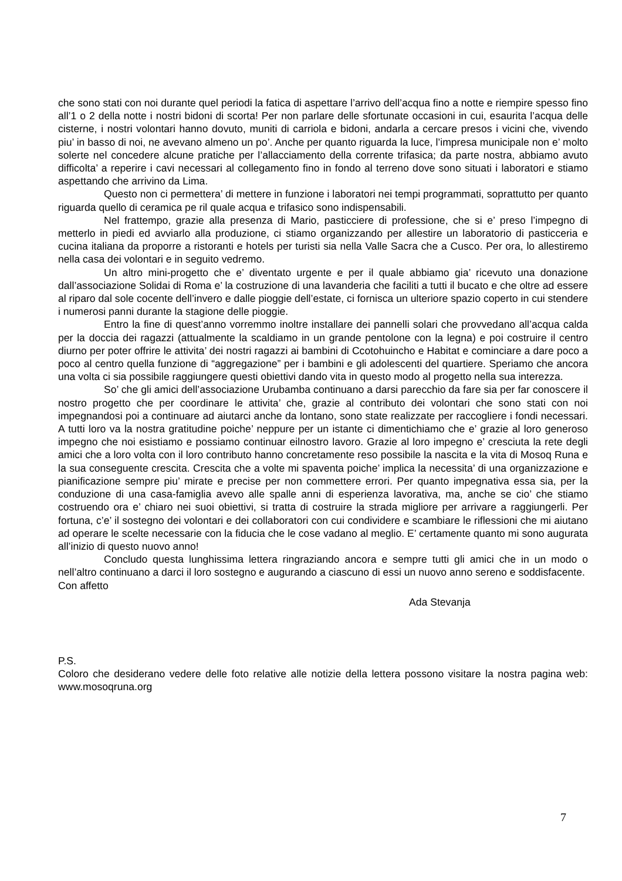che sono stati con noi durante quel periodi la fatica di aspettare l’arrivo dell’acqua fino a notte e riempire spesso fino all’1 o 2 della notte i nostri bidoni di scorta! Per non parlare delle sfortunate occasioni in cui, esaurita l’acqua delle cisterne, i nostri volontari hanno dovuto, muniti di carriola e bidoni, andarla a cercare presos i vicini che, vivendo piu’ in basso di noi, ne avevano almeno un po’. Anche per quanto riguarda la luce, l’impresa municipale non e’ molto solerte nel concedere alcune pratiche per l’allacciamento della corrente trifasica; da parte nostra, abbiamo avuto difficolta’ a reperire i cavi necessari al collegamento fino in fondo al terreno dove sono situati i laboratori e stiamo aspettando che arrivino da Lima.
Questo non ci permettera’ di mettere in funzione i laboratori nei tempi programmati, soprattutto per quanto riguarda quello di ceramica pe ril quale acqua e trifasico sono indispensabili.
Nel frattempo, grazie alla presenza di Mario, pasticciere di professione, che si e’ preso l’impegno di metterlo in piedi ed avviarlo alla produzione, ci stiamo organizzando per allestire un laboratorio di pasticceria e cucina italiana da proporre a ristoranti e hotels per turisti sia nella Valle Sacra che a Cusco. Per ora, lo allestiremo nella casa dei volontari e in seguito vedremo.
Un altro mini-progetto che e’ diventato urgente e per il quale abbiamo gia’ ricevuto una donazione dall’associazione Solidai di Roma e’ la costruzione di una lavanderia che faciliti a tutti il bucato e che oltre ad essere al riparo dal sole cocente dell’invero e dalle pioggie dell’estate, ci fornisca un ulteriore spazio coperto in cui stendere i numerosi panni durante la stagione delle pioggie.
Entro la fine di quest’anno vorremmo inoltre installare dei pannelli solari che provvedano all’acqua calda per la doccia dei ragazzi (attualmente la scaldiamo in un grande pentolone con la legna) e poi costruire il centro diurno per poter offrire le attivita’ dei nostri ragazzi ai bambini di Ccotohuincho e Habitat e cominciare a dare poco a poco al centro quella funzione di “aggregazione” per i bambini e gli adolescenti del quartiere. Speriamo che ancora una volta ci sia possibile raggiungere questi obiettivi dando vita in questo modo al progetto nella sua interezza.
So’ che gli amici dell’associazione Urubamba continuano a darsi parecchio da fare sia per far conoscere il nostro progetto che per coordinare le attivita’ che, grazie al contributo dei volontari che sono stati con noi impegnandosi poi a continuare ad aiutarci anche da lontano, sono state realizzate per raccogliere i fondi necessari. A tutti loro va la nostra gratitudine poiche’ neppure per un istante ci dimentichiamo che e’ grazie al loro generoso impegno che noi esistiamo e possiamo continuar eilnostro lavoro. Grazie al loro impegno e’ cresciuta la rete degli amici che a loro volta con il loro contributo hanno concretamente reso possibile la nascita e la vita di Mosoq Runa e la sua conseguente crescita. Crescita che a volte mi spaventa poiche’ implica la necessita’ di una organizzazione e pianificazione sempre piu’ mirate e precise per non commettere errori. Per quanto impegnativa essa sia, per la conduzione di una casa-famiglia avevo alle spalle anni di esperienza lavorativa, ma, anche se cio’ che stiamo costruendo ora e’ chiaro nei suoi obiettivi, si tratta di costruire la strada migliore per arrivare a raggiungerli. Per fortuna, c’e’ il sostegno dei volontari e dei collaboratori con cui condividere e scambiare le riflessioni che mi aiutano ad operare le scelte necessarie con la fiducia che le cose vadano al meglio. E’ certamente quanto mi sono augurata all’inizio di questo nuovo anno!
Concludo questa lunghissima lettera ringraziando ancora e sempre tutti gli amici che in un modo o nell’altro continuano a darci il loro sostegno e augurando a ciascuno di essi un nuovo anno sereno e soddisfacente.
Con affetto
Ada Stevanja
P.S.
Coloro che desiderano vedere delle foto relative alle notizie della lettera possono visitare la nostra pagina web: www.mosoqruna.org
7